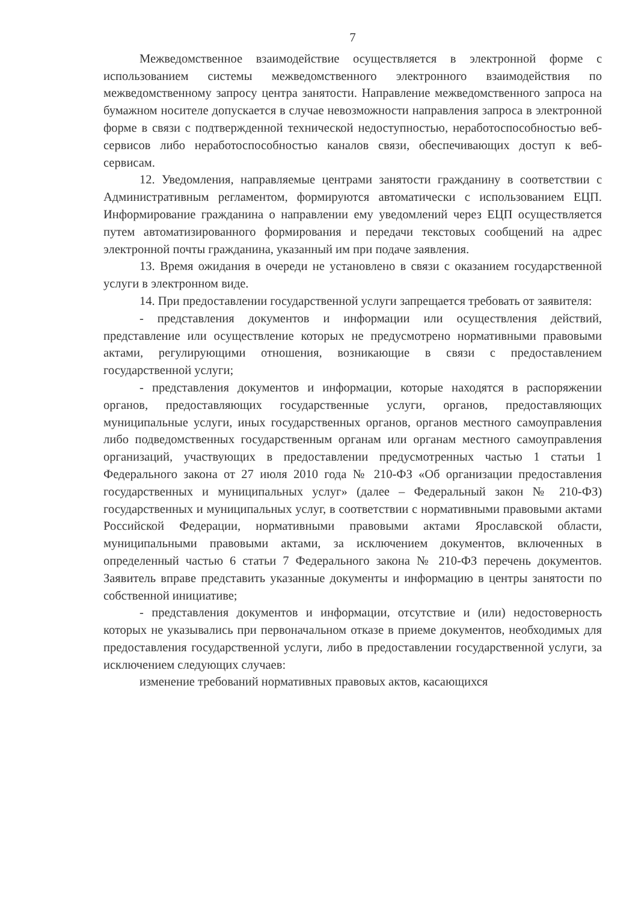7
Межведомственное взаимодействие осуществляется в электронной форме с использованием системы межведомственного электронного взаимодействия по межведомственному запросу центра занятости. Направление межведомственного запроса на бумажном носителе допускается в случае невозможности направления запроса в электронной форме в связи с подтвержденной технической недоступностью, неработоспособностью веб-сервисов либо неработоспособностью каналов связи, обеспечивающих доступ к веб-сервисам.
12. Уведомления, направляемые центрами занятости гражданину в соответствии с Административным регламентом, формируются автоматически с использованием ЕЦП. Информирование гражданина о направлении ему уведомлений через ЕЦП осуществляется путем автоматизированного формирования и передачи текстовых сообщений на адрес электронной почты гражданина, указанный им при подаче заявления.
13. Время ожидания в очереди не установлено в связи с оказанием государственной услуги в электронном виде.
14. При предоставлении государственной услуги запрещается требовать от заявителя:
- представления документов и информации или осуществления действий, представление или осуществление которых не предусмотрено нормативными правовыми актами, регулирующими отношения, возникающие в связи с предоставлением государственной услуги;
- представления документов и информации, которые находятся в распоряжении органов, предоставляющих государственные услуги, органов, предоставляющих муниципальные услуги, иных государственных органов, органов местного самоуправления либо подведомственных государственным органам или органам местного самоуправления организаций, участвующих в предоставлении предусмотренных частью 1 статьи 1 Федерального закона от 27 июля 2010 года № 210-ФЗ «Об организации предоставления государственных и муниципальных услуг» (далее – Федеральный закон № 210-ФЗ) государственных и муниципальных услуг, в соответствии с нормативными правовыми актами Российской Федерации, нормативными правовыми актами Ярославской области, муниципальными правовыми актами, за исключением документов, включенных в определенный частью 6 статьи 7 Федерального закона № 210-ФЗ перечень документов. Заявитель вправе представить указанные документы и информацию в центры занятости по собственной инициативе;
- представления документов и информации, отсутствие и (или) недостоверность которых не указывались при первоначальном отказе в приеме документов, необходимых для предоставления государственной услуги, либо в предоставлении государственной услуги, за исключением следующих случаев:
изменение требований нормативных правовых актов, касающихся